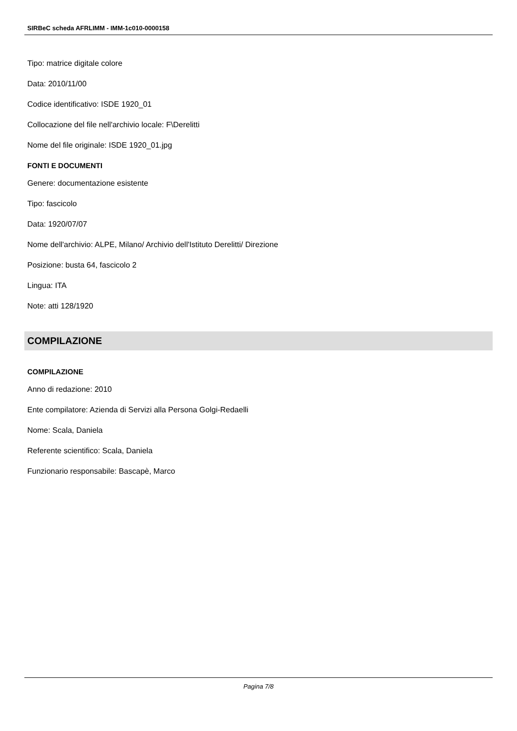SIRBeC scheda AFRLIMM - IMM-1c010-0000158
Tipo: matrice digitale colore
Data: 2010/11/00
Codice identificativo: ISDE 1920_01
Collocazione del file nell'archivio locale: F\Derelitti
Nome del file originale: ISDE 1920_01.jpg
FONTI E DOCUMENTI
Genere: documentazione esistente
Tipo: fascicolo
Data: 1920/07/07
Nome dell'archivio: ALPE, Milano/ Archivio dell'Istituto Derelitti/ Direzione
Posizione: busta 64, fascicolo 2
Lingua: ITA
Note: atti 128/1920
COMPILAZIONE
COMPILAZIONE
Anno di redazione: 2010
Ente compilatore: Azienda di Servizi alla Persona Golgi-Redaelli
Nome: Scala, Daniela
Referente scientifico: Scala, Daniela
Funzionario responsabile: Bascapè, Marco
Pagina 7/8